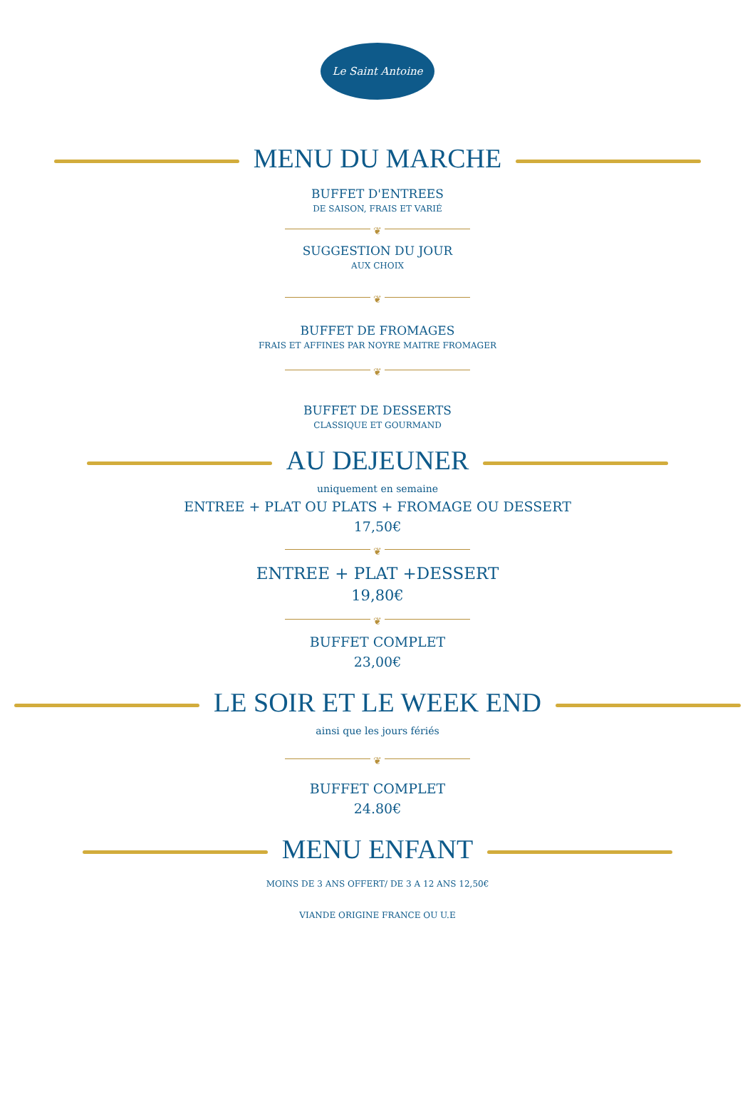Le Saint Antoine
MENU DU MARCHE
BUFFET D'ENTREES
DE SAISON, FRAIS ET VARIÉ
❦
SUGGESTION DU JOUR
AUX CHOIX
❦
BUFFET DE FROMAGES
FRAIS ET AFFINES PAR NOYRE MAITRE FROMAGER
❦
BUFFET DE DESSERTS
CLASSIQUE ET GOURMAND
AU DEJEUNER
uniquement en semaine
ENTREE + PLAT OU PLATS + FROMAGE OU DESSERT
17,50€
❦
ENTREE + PLAT +DESSERT
19,80€
❦
BUFFET COMPLET
23,00€
LE SOIR ET LE WEEK END
ainsi que les jours fériés
❦
BUFFET COMPLET
24.80€
MENU ENFANT
MOINS DE 3 ANS OFFERT/ DE 3 A 12 ANS 12,50€
VIANDE ORIGINE FRANCE OU U.E